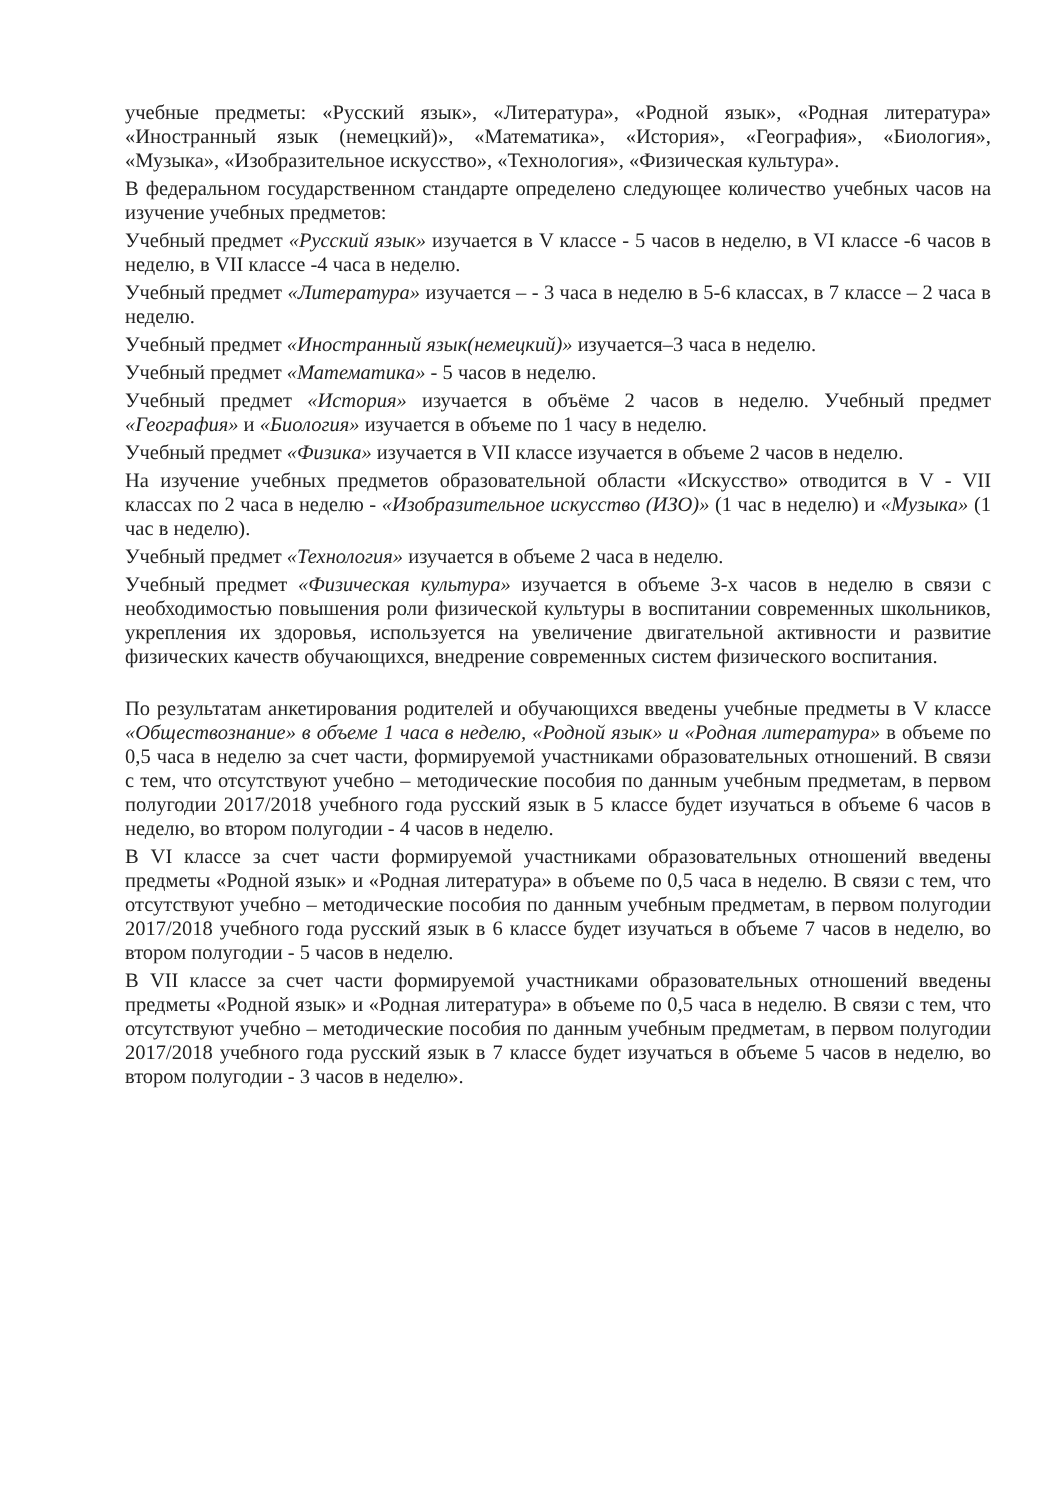учебные предметы: «Русский язык», «Литература», «Родной язык», «Родная литература» «Иностранный язык (немецкий)», «Математика», «История», «География», «Биология», «Музыка», «Изобразительное искусство», «Технология», «Физическая культура».
В федеральном государственном стандарте определено следующее количество учебных часов на изучение учебных предметов:
Учебный предмет «Русский язык» изучается в V классе - 5 часов в неделю, в VI классе -6 часов в неделю, в VII классе -4 часа в неделю.
Учебный предмет «Литература» изучается – - 3 часа в неделю в 5-6 классах, в 7 классе – 2 часа в неделю.
Учебный предмет «Иностранный язык(немецкий)» изучается–3 часа в неделю.
Учебный предмет «Математика» - 5 часов в неделю.
Учебный предмет «История» изучается в объёме 2 часов в неделю. Учебный предмет «География» и «Биология» изучается в объеме по 1 часу в неделю.
Учебный предмет «Физика» изучается в VII классе изучается в объеме 2 часов в неделю.
На изучение учебных предметов образовательной области «Искусство» отводится в V - VII классах по 2 часа в неделю - «Изобразительное искусство (ИЗО)» (1 час в неделю) и «Музыка» (1 час в неделю).
Учебный предмет «Технология» изучается в объеме 2 часа в неделю.
Учебный предмет «Физическая культура» изучается в объеме 3-х часов в неделю в связи с необходимостью повышения роли физической культуры в воспитании современных школьников, укрепления их здоровья, используется на увеличение двигательной активности и развитие физических качеств обучающихся, внедрение современных систем физического воспитания.
По результатам анкетирования родителей и обучающихся введены учебные предметы в V классе «Обществознание» в объеме 1 часа в неделю, «Родной язык» и «Родная литература» в объеме по 0,5 часа в неделю за счет части, формируемой участниками образовательных отношений. В связи с тем, что отсутствуют учебно – методические пособия по данным учебным предметам, в первом полугодии 2017/2018 учебного года русский язык в 5 классе будет изучаться в объеме 6 часов в неделю, во втором полугодии - 4 часов в неделю.
В VI классе за счет части формируемой участниками образовательных отношений введены предметы «Родной язык» и «Родная литература» в объеме по 0,5 часа в неделю. В связи с тем, что отсутствуют учебно – методические пособия по данным учебным предметам, в первом полугодии 2017/2018 учебного года русский язык в 6 классе будет изучаться в объеме 7 часов в неделю, во втором полугодии - 5 часов в неделю.
В VII классе за счет части формируемой участниками образовательных отношений введены предметы «Родной язык» и «Родная литература» в объеме по 0,5 часа в неделю. В связи с тем, что отсутствуют учебно – методические пособия по данным учебным предметам, в первом полугодии 2017/2018 учебного года русский язык в 7 классе будет изучаться в объеме 5 часов в неделю, во втором полугодии - 3 часов в неделю».